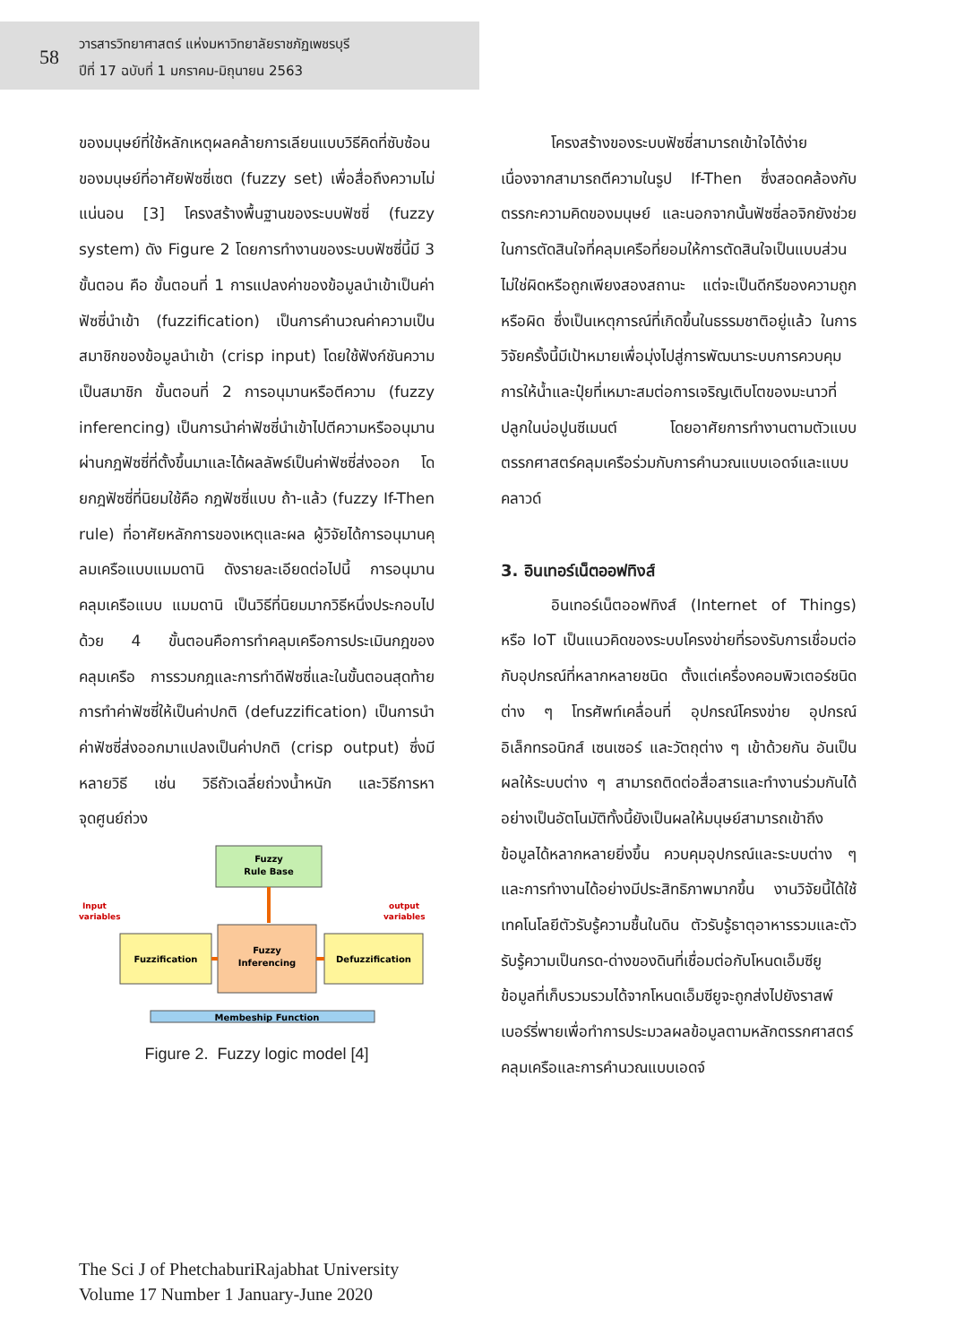58
วารสารวิทยาศาสตร์ แห่งมหาวิทยาลัยราชภัฏเพชรบุรี
ปีที่ 17 ฉบับที่ 1 มกราคม-มิถุนายน 2563
ของมนุษย์ที่ใช้หลักเหตุผลคล้ายการเลียนแบบวิธีคิดที่ซับซ้อนของมนุษย์ที่อาศัยฟัซซี่เซต (fuzzy set) เพื่อสื่อถึงความไม่แน่นอน [3] โครงสร้างพื้นฐานของระบบฟัซซี่ (fuzzy system) ดัง Figure 2 โดยการทำงานของระบบฟัซซี่นี้มี 3 ขั้นตอน คือ ขั้นตอนที่ 1 การแปลงค่าของข้อมูลนำเข้าเป็นค่าฟัซซี่นำเข้า (fuzzification) เป็นการคำนวณค่าความเป็นสมาชิกของข้อมูลนำเข้า (crisp input) โดยใช้ฟังก์ชันความเป็นสมาชิก ขั้นตอนที่ 2 การอนุมานหรือตีความ (fuzzy inferencing) เป็นการนำค่าฟัซซี่นำเข้าไปตีความหรืออนุมานผ่านกฎฟัซซี่ที่ตั้งขึ้นมาและได้ผลลัพธ์เป็นค่าฟัซซี่ส่งออก โดยกฎฟัซซี่ที่นิยมใช้คือ กฎฟัซซี่แบบ ถ้า-แล้ว (fuzzy If-Then rule) ที่อาศัยหลักการของเหตุและผล ผู้วิจัยได้การอนุมานคุลมเครือแบบแมมดานิ ดังรายละเอียดต่อไปนี้ การอนุมานคลุมเครือแบบ แมมดานิ เป็นวิธีที่นิยมมากวิธีหนึ่งประกอบไปด้วย 4 ขั้นตอนคือการทำคลุมเครือการประเมินกฎของคลุมเครือ การรวมกฎและการทำดีฟัซซี่และในขั้นตอนสุดท้าย การทำค่าฟัซซี่ให้เป็นค่าปกติ (defuzzification) เป็นการนำค่าฟัซซี่ส่งออกมาแปลงเป็นค่าปกติ (crisp output) ซึ่งมีหลายวิธี เช่น วิธีถัวเฉลี่ยถ่วงน้ำหนัก และวิธีการหาจุดศูนย์ถ่วง
Fuzzy
Rule Base
Fuzzification
Fuzzy
Inferencing
Defuzzification
Membeship Function
Input
variables
output
variables
Figure 2. Fuzzy logic model [4]
โครงสร้างของระบบฟัซซี่สามารถเข้าใจได้ง่ายเนื่องจากสามารถตีความในรูป If-Then ซึ่งสอดคล้องกับตรรกะความคิดของมนุษย์ และนอกจากนั้นฟัซซี่ลอจิกยังช่วยในการตัดสินใจที่คลุมเครือที่ยอมให้การตัดสินใจเป็นแบบส่วน ไม่ใช่ผิดหรือถูกเพียงสองสถานะ แต่จะเป็นดีกรีของความถูกหรือผิด ซึ่งเป็นเหตุการณ์ที่เกิดขึ้นในธรรมชาติอยู่แล้ว ในการวิจัยครั้งนี้มีเป้าหมายเพื่อมุ่งไปสู่การพัฒนาระบบการควบคุมการให้น้ำและปุ๋ยที่เหมาะสมต่อการเจริญเติบโตของมะนาวที่ปลูกในบ่อปูนซีเมนต์ โดยอาศัยการทำงานตามตัวแบบตรรกศาสตร์คลุมเครือร่วมกับการคำนวณแบบเอดจ์และแบบคลาวด์
3. อินเทอร์เน็ตออฟทิงส์
อินเทอร์เน็ตออฟทิงส์ (Internet of Things) หรือ IoT เป็นแนวคิดของระบบโครงข่ายที่รองรับการเชื่อมต่อกับอุปกรณ์ที่หลากหลายชนิด ตั้งแต่เครื่องคอมพิวเตอร์ชนิดต่าง ๆ โทรศัพท์เคลื่อนที่ อุปกรณ์โครงข่าย อุปกรณ์อิเล็กทรอนิกส์ เซนเซอร์ และวัตถุต่าง ๆ เข้าด้วยกัน อันเป็นผลให้ระบบต่าง ๆ สามารถติดต่อสื่อสารและทำงานร่วมกันได้อย่างเป็นอัตโนมัติทั้งนี้ยังเป็นผลให้มนุษย์สามารถเข้าถึงข้อมูลได้หลากหลายยิ่งขึ้น ควบคุมอุปกรณ์และระบบต่าง ๆ และการทำงานได้อย่างมีประสิทธิภาพมากขึ้น งานวิจัยนี้ได้ใช้เทคโนโลยีตัวรับรู้ความชื้นในดิน ตัวรับรู้ธาตุอาหารรวมและตัวรับรู้ความเป็นกรด-ด่างของดินที่เชื่อมต่อกับโหนดเอ็มซียู ข้อมูลที่เก็บรวมรวมได้จากโหนดเอ็มซียูจะถูกส่งไปยังราสพ์เบอร์รี่พายเพื่อทำการประมวลผลข้อมูลตามหลักตรรกศาสตร์คลุมเครือและการคำนวณแบบเอดจ์
The Sci J of PhetchaburiRajabhat University
Volume 17 Number 1 January-June 2020